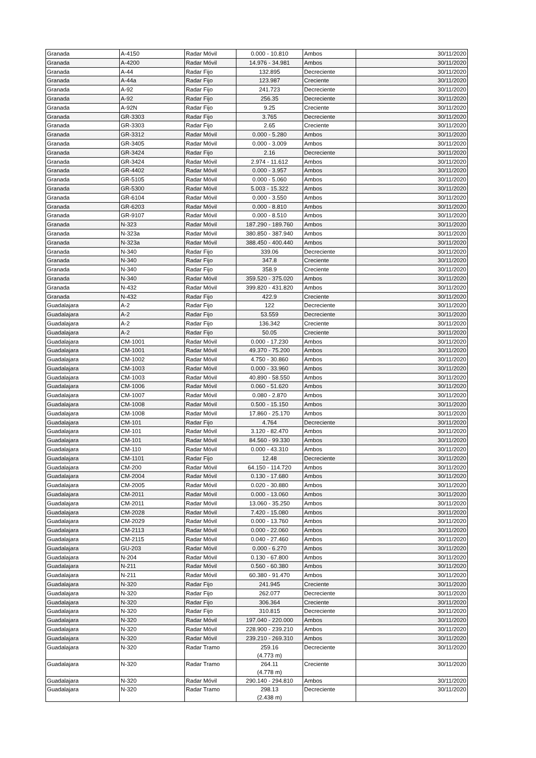| Granada | A-4150 | Radar Móvil | 0.000 - 10.810 | Ambos | 30/11/2020 |
| Granada | A-4200 | Radar Móvil | 14.976 - 34.981 | Ambos | 30/11/2020 |
| Granada | A-44 | Radar Fijo | 132.895 | Decreciente | 30/11/2020 |
| Granada | A-44a | Radar Fijo | 123.987 | Creciente | 30/11/2020 |
| Granada | A-92 | Radar Fijo | 241.723 | Decreciente | 30/11/2020 |
| Granada | A-92 | Radar Fijo | 256.35 | Decreciente | 30/11/2020 |
| Granada | A-92N | Radar Fijo | 9.25 | Creciente | 30/11/2020 |
| Granada | GR-3303 | Radar Fijo | 3.765 | Decreciente | 30/11/2020 |
| Granada | GR-3303 | Radar Fijo | 2.65 | Creciente | 30/11/2020 |
| Granada | GR-3312 | Radar Móvil | 0.000 - 5.280 | Ambos | 30/11/2020 |
| Granada | GR-3405 | Radar Móvil | 0.000 - 3.009 | Ambos | 30/11/2020 |
| Granada | GR-3424 | Radar Fijo | 2.16 | Decreciente | 30/11/2020 |
| Granada | GR-3424 | Radar Móvil | 2.974 - 11.612 | Ambos | 30/11/2020 |
| Granada | GR-4402 | Radar Móvil | 0.000 - 3.957 | Ambos | 30/11/2020 |
| Granada | GR-5105 | Radar Móvil | 0.000 - 5.060 | Ambos | 30/11/2020 |
| Granada | GR-5300 | Radar Móvil | 5.003 - 15.322 | Ambos | 30/11/2020 |
| Granada | GR-6104 | Radar Móvil | 0.000 - 3.550 | Ambos | 30/11/2020 |
| Granada | GR-6203 | Radar Móvil | 0.000 - 8.810 | Ambos | 30/11/2020 |
| Granada | GR-9107 | Radar Móvil | 0.000 - 8.510 | Ambos | 30/11/2020 |
| Granada | N-323 | Radar Móvil | 187.290 - 189.760 | Ambos | 30/11/2020 |
| Granada | N-323a | Radar Móvil | 380.850 - 387.940 | Ambos | 30/11/2020 |
| Granada | N-323a | Radar Móvil | 388.450 - 400.440 | Ambos | 30/11/2020 |
| Granada | N-340 | Radar Fijo | 339.06 | Decreciente | 30/11/2020 |
| Granada | N-340 | Radar Fijo | 347.8 | Creciente | 30/11/2020 |
| Granada | N-340 | Radar Fijo | 358.9 | Creciente | 30/11/2020 |
| Granada | N-340 | Radar Móvil | 359.520 - 375.020 | Ambos | 30/11/2020 |
| Granada | N-432 | Radar Móvil | 399.820 - 431.820 | Ambos | 30/11/2020 |
| Granada | N-432 | Radar Fijo | 422.9 | Creciente | 30/11/2020 |
| Guadalajara | A-2 | Radar Fijo | 122 | Decreciente | 30/11/2020 |
| Guadalajara | A-2 | Radar Fijo | 53.559 | Decreciente | 30/11/2020 |
| Guadalajara | A-2 | Radar Fijo | 136.342 | Creciente | 30/11/2020 |
| Guadalajara | A-2 | Radar Fijo | 50.05 | Creciente | 30/11/2020 |
| Guadalajara | CM-1001 | Radar Móvil | 0.000 - 17.230 | Ambos | 30/11/2020 |
| Guadalajara | CM-1001 | Radar Móvil | 49.370 - 75.200 | Ambos | 30/11/2020 |
| Guadalajara | CM-1002 | Radar Móvil | 4.750 - 30.860 | Ambos | 30/11/2020 |
| Guadalajara | CM-1003 | Radar Móvil | 0.000 - 33.960 | Ambos | 30/11/2020 |
| Guadalajara | CM-1003 | Radar Móvil | 40.890 - 58.550 | Ambos | 30/11/2020 |
| Guadalajara | CM-1006 | Radar Móvil | 0.060 - 51.620 | Ambos | 30/11/2020 |
| Guadalajara | CM-1007 | Radar Móvil | 0.080 - 2.870 | Ambos | 30/11/2020 |
| Guadalajara | CM-1008 | Radar Móvil | 0.500 - 15.150 | Ambos | 30/11/2020 |
| Guadalajara | CM-1008 | Radar Móvil | 17.860 - 25.170 | Ambos | 30/11/2020 |
| Guadalajara | CM-101 | Radar Fijo | 4.764 | Decreciente | 30/11/2020 |
| Guadalajara | CM-101 | Radar Móvil | 3.120 - 82.470 | Ambos | 30/11/2020 |
| Guadalajara | CM-101 | Radar Móvil | 84.560 - 99.330 | Ambos | 30/11/2020 |
| Guadalajara | CM-110 | Radar Móvil | 0.000 - 43.310 | Ambos | 30/11/2020 |
| Guadalajara | CM-1101 | Radar Fijo | 12.48 | Decreciente | 30/11/2020 |
| Guadalajara | CM-200 | Radar Móvil | 64.150 - 114.720 | Ambos | 30/11/2020 |
| Guadalajara | CM-2004 | Radar Móvil | 0.130 - 17.680 | Ambos | 30/11/2020 |
| Guadalajara | CM-2005 | Radar Móvil | 0.020 - 30.880 | Ambos | 30/11/2020 |
| Guadalajara | CM-2011 | Radar Móvil | 0.000 - 13.060 | Ambos | 30/11/2020 |
| Guadalajara | CM-2011 | Radar Móvil | 13.060 - 35.250 | Ambos | 30/11/2020 |
| Guadalajara | CM-2028 | Radar Móvil | 7.420 - 15.080 | Ambos | 30/11/2020 |
| Guadalajara | CM-2029 | Radar Móvil | 0.000 - 13.760 | Ambos | 30/11/2020 |
| Guadalajara | CM-2113 | Radar Móvil | 0.000 - 22.060 | Ambos | 30/11/2020 |
| Guadalajara | CM-2115 | Radar Móvil | 0.040 - 27.460 | Ambos | 30/11/2020 |
| Guadalajara | GU-203 | Radar Móvil | 0.000 - 6.270 | Ambos | 30/11/2020 |
| Guadalajara | N-204 | Radar Móvil | 0.130 - 67.800 | Ambos | 30/11/2020 |
| Guadalajara | N-211 | Radar Móvil | 0.560 - 60.380 | Ambos | 30/11/2020 |
| Guadalajara | N-211 | Radar Móvil | 60.380 - 91.470 | Ambos | 30/11/2020 |
| Guadalajara | N-320 | Radar Fijo | 241.945 | Creciente | 30/11/2020 |
| Guadalajara | N-320 | Radar Fijo | 262.077 | Decreciente | 30/11/2020 |
| Guadalajara | N-320 | Radar Fijo | 306.364 | Creciente | 30/11/2020 |
| Guadalajara | N-320 | Radar Fijo | 310.815 | Decreciente | 30/11/2020 |
| Guadalajara | N-320 | Radar Móvil | 197.040 - 220.000 | Ambos | 30/11/2020 |
| Guadalajara | N-320 | Radar Móvil | 228.900 - 239.210 | Ambos | 30/11/2020 |
| Guadalajara | N-320 | Radar Móvil | 239.210 - 269.310 | Ambos | 30/11/2020 |
| Guadalajara | N-320 | Radar Tramo | 259.16 (4.773 m) | Decreciente | 30/11/2020 |
| Guadalajara | N-320 | Radar Tramo | 264.11 (4.778 m) | Creciente | 30/11/2020 |
| Guadalajara | N-320 | Radar Móvil | 290.140 - 294.810 | Ambos | 30/11/2020 |
| Guadalajara | N-320 | Radar Tramo | 298.13 (2.438 m) | Decreciente | 30/11/2020 |